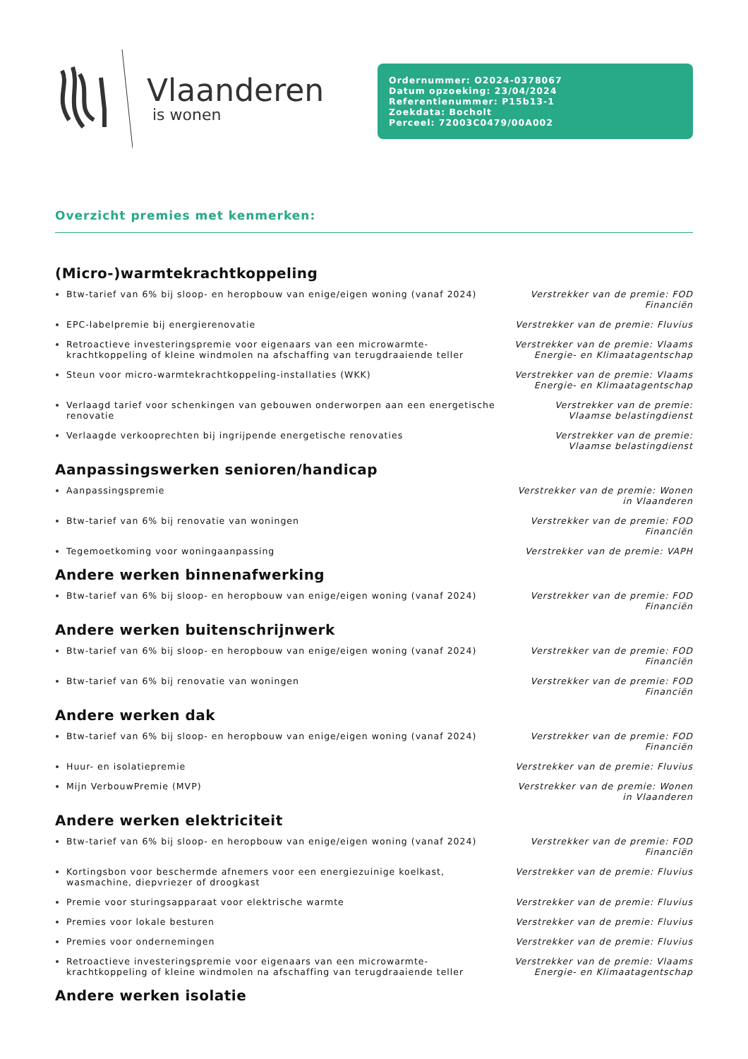Vlaanderen
is wonen
Ordernummer: O2024-0378067
Datum opzoeking: 23/04/2024
Referentienummer: P15b13-1
Zoekdata: Bocholt
Perceel: 72003C0479/00A002
Overzicht premies met kenmerken:
(Micro-)warmtekrachtkoppeling
Btw-tarief van 6% bij sloop- en heropbouw van enige/eigen woning (vanaf 2024)
Verstrekker van de premie: FOD Financiën
EPC-labelpremie bij energierenovatie Verstrekker van de premie: Fluvius
Retroactieve investeringspremie voor eigenaars van een microwarmte-krachtkoppeling of kleine windmolen na afschaffing van terugdraaiende teller
Verstrekker van de premie: Vlaams Energie- en Klimaatagentschap
Steun voor micro-warmtekrachtkoppeling-installaties (WKK) Verstrekker van de premie: Vlaams Energie- en Klimaatagentschap
Verlaagd tarief voor schenkingen van gebouwen onderworpen aan een energetische renovatie
Verstrekker van de premie: Vlaamse belastingdienst
Verlaagde verkooprechten bij ingrijpende energetische renovaties Verstrekker van de premie: Vlaamse belastingdienst
Aanpassingswerken senioren/handicap
Aanpassingspremie Verstrekker van de premie: Wonen in Vlaanderen
Btw-tarief van 6% bij renovatie van woningen Verstrekker van de premie: FOD Financiën
Tegemoetkoming voor woningaanpassing Verstrekker van de premie: VAPH
Andere werken binnenafwerking
Btw-tarief van 6% bij sloop- en heropbouw van enige/eigen woning (vanaf 2024)
Verstrekker van de premie: FOD Financiën
Andere werken buitenschrijnwerk
Btw-tarief van 6% bij sloop- en heropbouw van enige/eigen woning (vanaf 2024)
Verstrekker van de premie: FOD Financiën
Btw-tarief van 6% bij renovatie van woningen Verstrekker van de premie: FOD Financiën
Andere werken dak
Btw-tarief van 6% bij sloop- en heropbouw van enige/eigen woning (vanaf 2024)
Verstrekker van de premie: FOD Financiën
Huur- en isolatiepremie Verstrekker van de premie: Fluvius
Mijn VerbouwPremie (MVP) Verstrekker van de premie: Wonen in Vlaanderen
Andere werken elektriciteit
Btw-tarief van 6% bij sloop- en heropbouw van enige/eigen woning (vanaf 2024)
Verstrekker van de premie: FOD Financiën
Kortingsbon voor beschermde afnemers voor een energiezuinige koelkast, wasmachine, diepvriezer of droogkast
Verstrekker van de premie: Fluvius
Premie voor sturingsapparaat voor elektrische warmte Verstrekker van de premie: Fluvius
Premies voor lokale besturen Verstrekker van de premie: Fluvius
Premies voor ondernemingen Verstrekker van de premie: Fluvius
Retroactieve investeringspremie voor eigenaars van een microwarmte-krachtkoppeling of kleine windmolen na afschaffing van terugdraaiende teller
Verstrekker van de premie: Vlaams Energie- en Klimaatagentschap
Andere werken isolatie